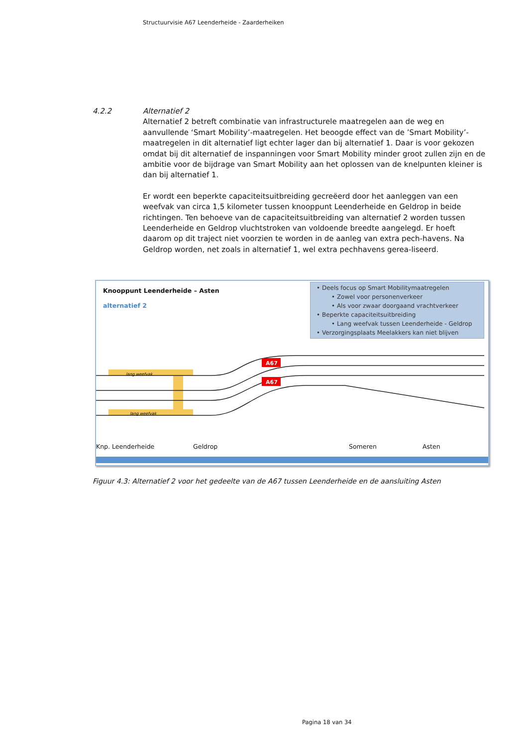Structuurvisie A67 Leenderheide - Zaarderheiken
4.2.2
Alternatief 2
Alternatief 2 betreft combinatie van infrastructurele maatregelen aan de weg en aanvullende ‘Smart Mobility’-maatregelen. Het beoogde effect van de ’Smart Mobility’-maatregelen in dit alternatief ligt echter lager dan bij alternatief 1. Daar is voor gekozen omdat bij dit alternatief de inspanningen voor Smart Mobility minder groot zullen zijn en de ambitie voor de bijdrage van Smart Mobility aan het oplossen van de knelpunten kleiner is dan bij alternatief 1.
Er wordt een beperkte capaciteitsuitbreiding gecreëerd door het aanleggen van een weefvak van circa 1,5 kilometer tussen knooppunt Leenderheide en Geldrop in beide richtingen. Ten behoeve van de capaciteitsuitbreiding van alternatief 2 worden tussen Leenderheide en Geldrop vluchtstroken van voldoende breedte aangelegd. Er hoeft daarom op dit traject niet voorzien te worden in de aanleg van extra pech-havens. Na Geldrop worden, net zoals in alternatief 1, wel extra pechhavens gerea-liseerd.
Knooppunt Leenderheide – Asten
alternatief 2
• Deels focus op Smart Mobilitymaatregelen
• Zowel voor personenverkeer
• Als voor zwaar doorgaand vrachtverkeer
• Beperkte capaciteitsuitbreiding
• Lang weefvak tussen Leenderheide - Geldrop
• Verzorgingsplaats Meelakkers kan niet blijven
A67
A67
lang weefvak
lang weefvak
Knp. Leenderheide Geldrop Someren Asten
Figuur 4.3: Alternatief 2 voor het gedeelte van de A67 tussen Leenderheide en de aansluiting Asten
Pagina 18 van 34